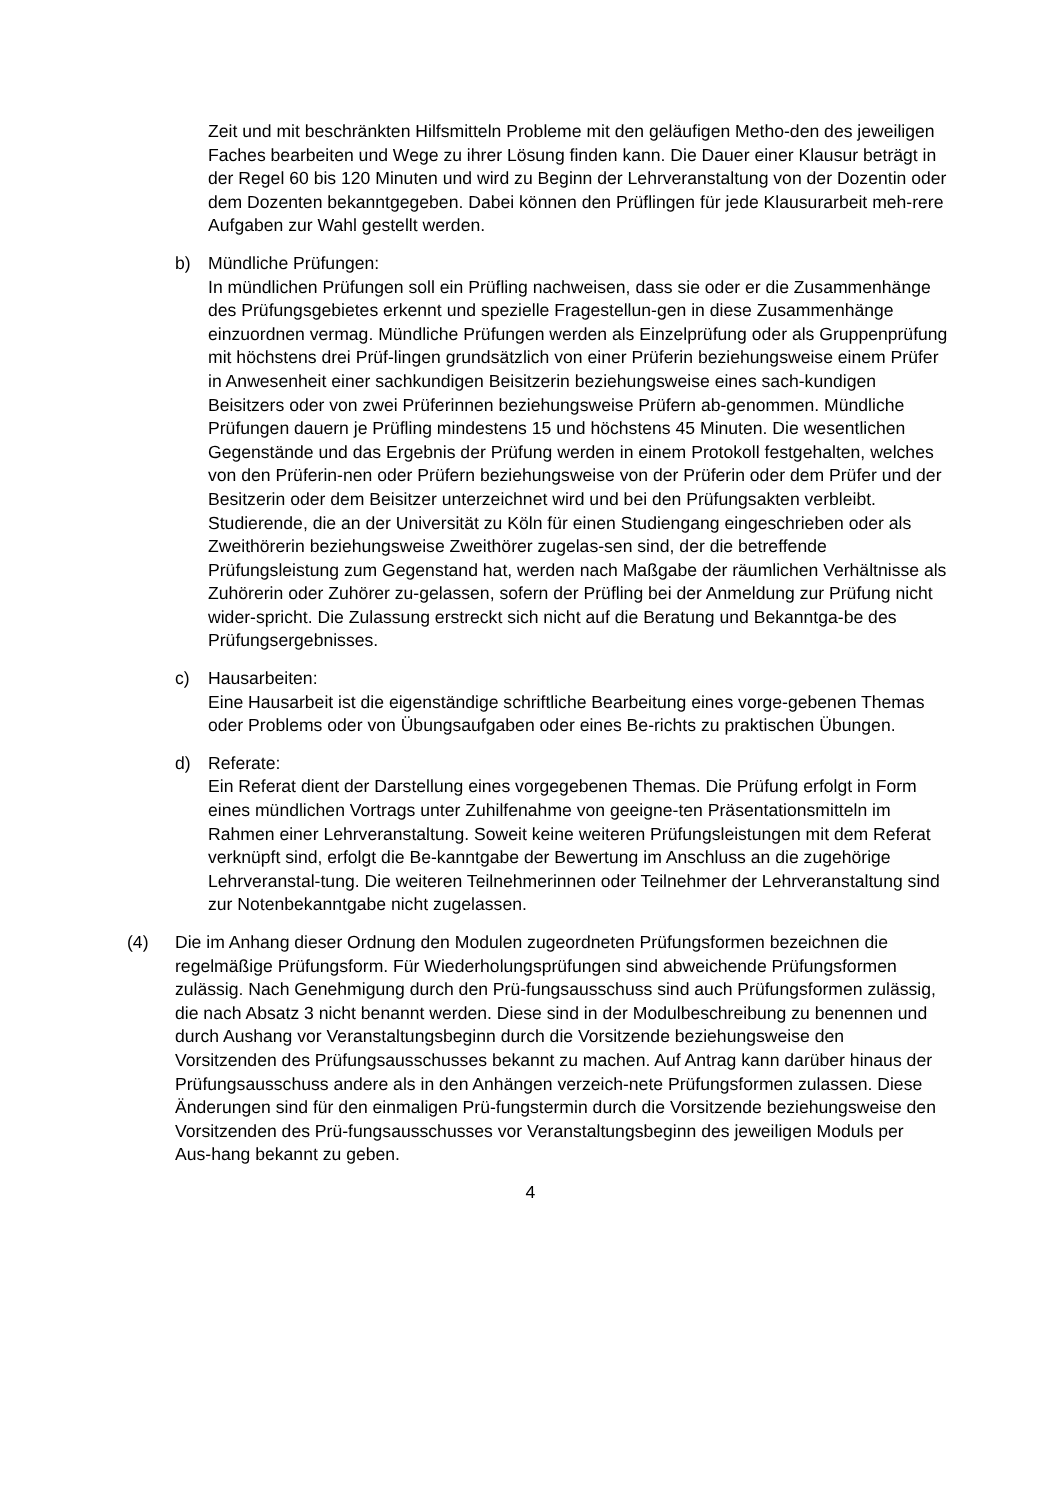Zeit und mit beschränkten Hilfsmitteln Probleme mit den geläufigen Metho-den des jeweiligen Faches bearbeiten und Wege zu ihrer Lösung finden kann. Die Dauer einer Klausur beträgt in der Regel 60 bis 120 Minuten und wird zu Beginn der Lehrveranstaltung von der Dozentin oder dem Dozenten bekanntgegeben. Dabei können den Prüflingen für jede Klausurarbeit meh-rere Aufgaben zur Wahl gestellt werden.
b) Mündliche Prüfungen:
In mündlichen Prüfungen soll ein Prüfling nachweisen, dass sie oder er die Zusammenhänge des Prüfungsgebietes erkennt und spezielle Fragestellun-gen in diese Zusammenhänge einzuordnen vermag. Mündliche Prüfungen werden als Einzelprüfung oder als Gruppenprüfung mit höchstens drei Prüf-lingen grundsätzlich von einer Prüferin beziehungsweise einem Prüfer in Anwesenheit einer sachkundigen Beisitzerin beziehungsweise eines sach-kundigen Beisitzers oder von zwei Prüferinnen beziehungsweise Prüfern ab-genommen. Mündliche Prüfungen dauern je Prüfling mindestens 15 und höchstens 45 Minuten. Die wesentlichen Gegenstände und das Ergebnis der Prüfung werden in einem Protokoll festgehalten, welches von den Prüferin-nen oder Prüfern beziehungsweise von der Prüferin oder dem Prüfer und der Besitzerin oder dem Beisitzer unterzeichnet wird und bei den Prüfungsakten verbleibt. Studierende, die an der Universität zu Köln für einen Studiengang eingeschrieben oder als Zweithörerin beziehungsweise Zweithörer zugelas-sen sind, der die betreffende Prüfungsleistung zum Gegenstand hat, werden nach Maßgabe der räumlichen Verhältnisse als Zuhörerin oder Zuhörer zu-gelassen, sofern der Prüfling bei der Anmeldung zur Prüfung nicht wider-spricht. Die Zulassung erstreckt sich nicht auf die Beratung und Bekanntga-be des Prüfungsergebnisses.
c) Hausarbeiten:
Eine Hausarbeit ist die eigenständige schriftliche Bearbeitung eines vorge-gebenen Themas oder Problems oder von Übungsaufgaben oder eines Be-richts zu praktischen Übungen.
d) Referate:
Ein Referat dient der Darstellung eines vorgegebenen Themas. Die Prüfung erfolgt in Form eines mündlichen Vortrags unter Zuhilfenahme von geeigne-ten Präsentationsmitteln im Rahmen einer Lehrveranstaltung. Soweit keine weiteren Prüfungsleistungen mit dem Referat verknüpft sind, erfolgt die Be-kanntgabe der Bewertung im Anschluss an die zugehörige Lehrveranstal-tung. Die weiteren Teilnehmerinnen oder Teilnehmer der Lehrveranstaltung sind zur Notenbekanntgabe nicht zugelassen.
(4) Die im Anhang dieser Ordnung den Modulen zugeordneten Prüfungsformen bezeichnen die regelmäßige Prüfungsform. Für Wiederholungsprüfungen sind abweichende Prüfungsformen zulässig. Nach Genehmigung durch den Prü-fungsausschuss sind auch Prüfungsformen zulässig, die nach Absatz 3 nicht benannt werden. Diese sind in der Modulbeschreibung zu benennen und durch Aushang vor Veranstaltungsbeginn durch die Vorsitzende beziehungsweise den Vorsitzenden des Prüfungsausschusses bekannt zu machen. Auf Antrag kann darüber hinaus der Prüfungsausschuss andere als in den Anhängen verzeich-nete Prüfungsformen zulassen. Diese Änderungen sind für den einmaligen Prü-fungstermin durch die Vorsitzende beziehungsweise den Vorsitzenden des Prü-fungsausschusses vor Veranstaltungsbeginn des jeweiligen Moduls per Aus-hang bekannt zu geben.
4